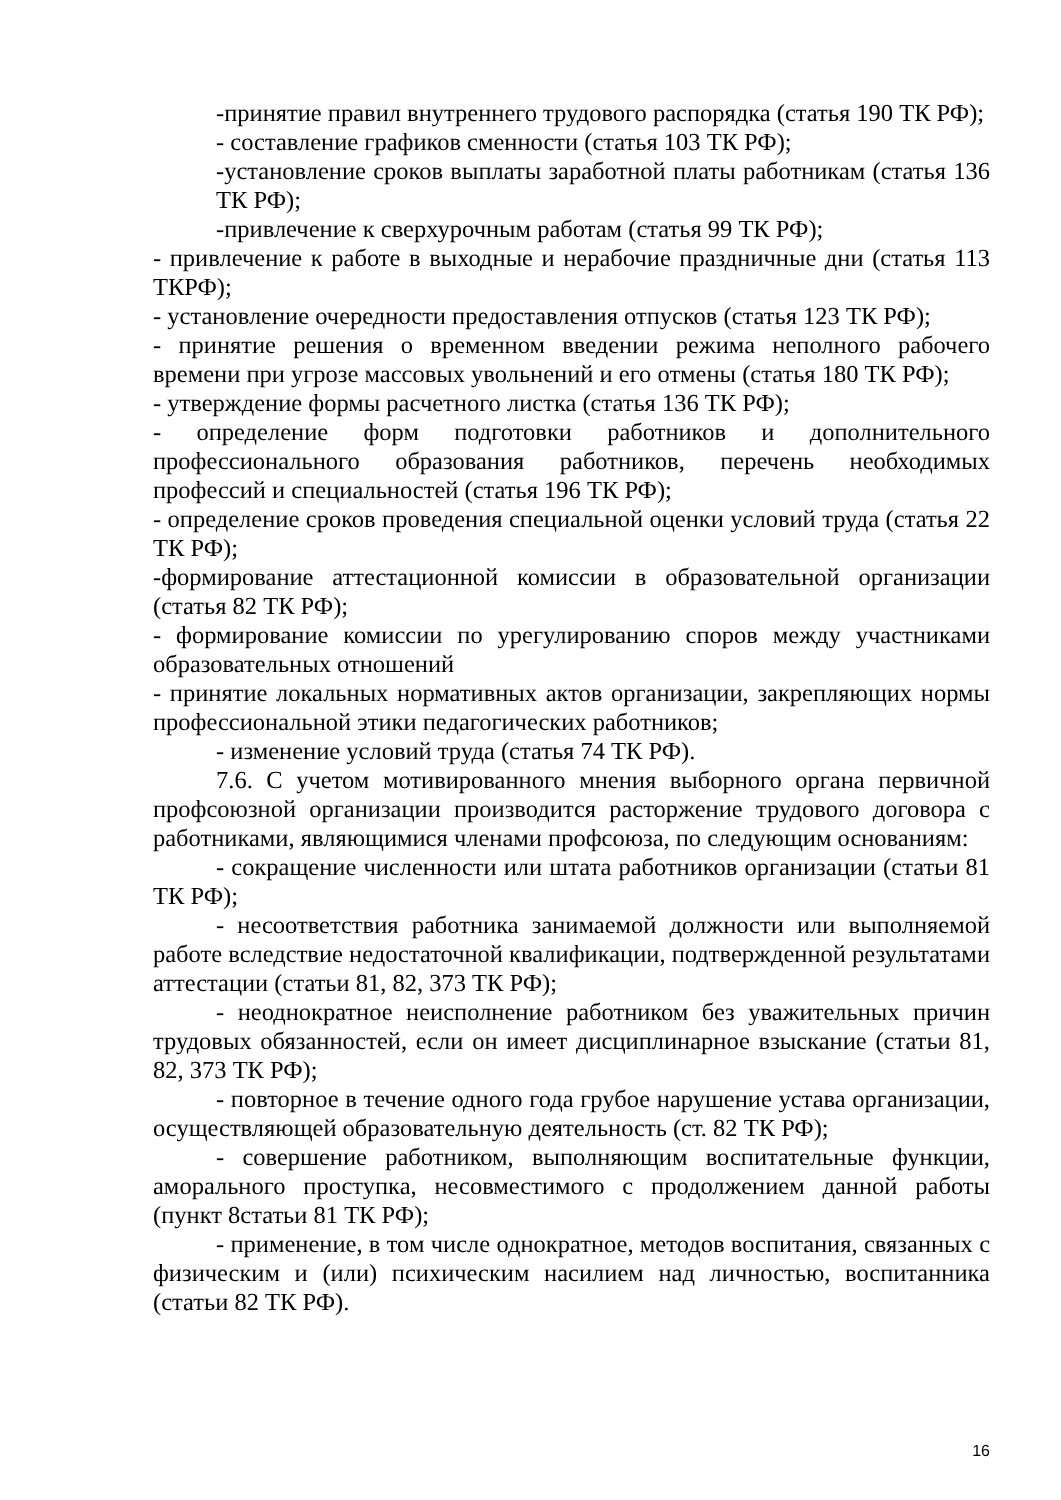-принятие правил внутреннего трудового распорядка (статья 190 ТК РФ);
- составление графиков сменности (статья 103 ТК РФ);
-установление сроков выплаты заработной платы работникам (статья 136 ТК РФ);
-привлечение к сверхурочным работам (статья 99 ТК РФ);
- привлечение к работе в выходные и нерабочие праздничные дни (статья 113 ТКРФ);
- установление очередности предоставления отпусков (статья 123 ТК РФ);
- принятие решения о временном введении режима неполного рабочего времени при угрозе массовых увольнений и его отмены (статья 180 ТК РФ);
- утверждение формы расчетного листка (статья 136 ТК РФ);
- определение форм подготовки работников и дополнительного профессионального образования работников, перечень необходимых профессий и специальностей (статья 196 ТК РФ);
- определение сроков проведения специальной оценки условий труда (статья 22 ТК РФ);
-формирование аттестационной комиссии в образовательной организации (статья 82 ТК РФ);
- формирование комиссии по урегулированию споров между участниками образовательных отношений
- принятие локальных нормативных актов организации, закрепляющих нормы профессиональной этики педагогических работников;
- изменение условий труда (статья 74 ТК РФ).
7.6. С учетом мотивированного мнения выборного органа первичной профсоюзной организации производится расторжение трудового договора с работниками, являющимися членами профсоюза, по следующим основаниям:
- сокращение численности или штата работников организации (статьи 81 ТК РФ);
- несоответствия работника занимаемой должности или выполняемой работе вследствие недостаточной квалификации, подтвержденной результатами аттестации (статьи 81, 82, 373 ТК РФ);
- неоднократное неисполнение работником без уважительных причин трудовых обязанностей, если он имеет дисциплинарное взыскание (статьи 81, 82, 373 ТК РФ);
- повторное в течение одного года грубое нарушение устава организации, осуществляющей образовательную деятельность (ст. 82 ТК РФ);
- совершение работником, выполняющим воспитательные функции, аморального проступка, несовместимого с продолжением данной работы (пункт 8статьи 81 ТК РФ);
- применение, в том числе однократное, методов воспитания, связанных с физическим и (или) психическим насилием над личностью, воспитанника (статьи 82 ТК РФ).
16